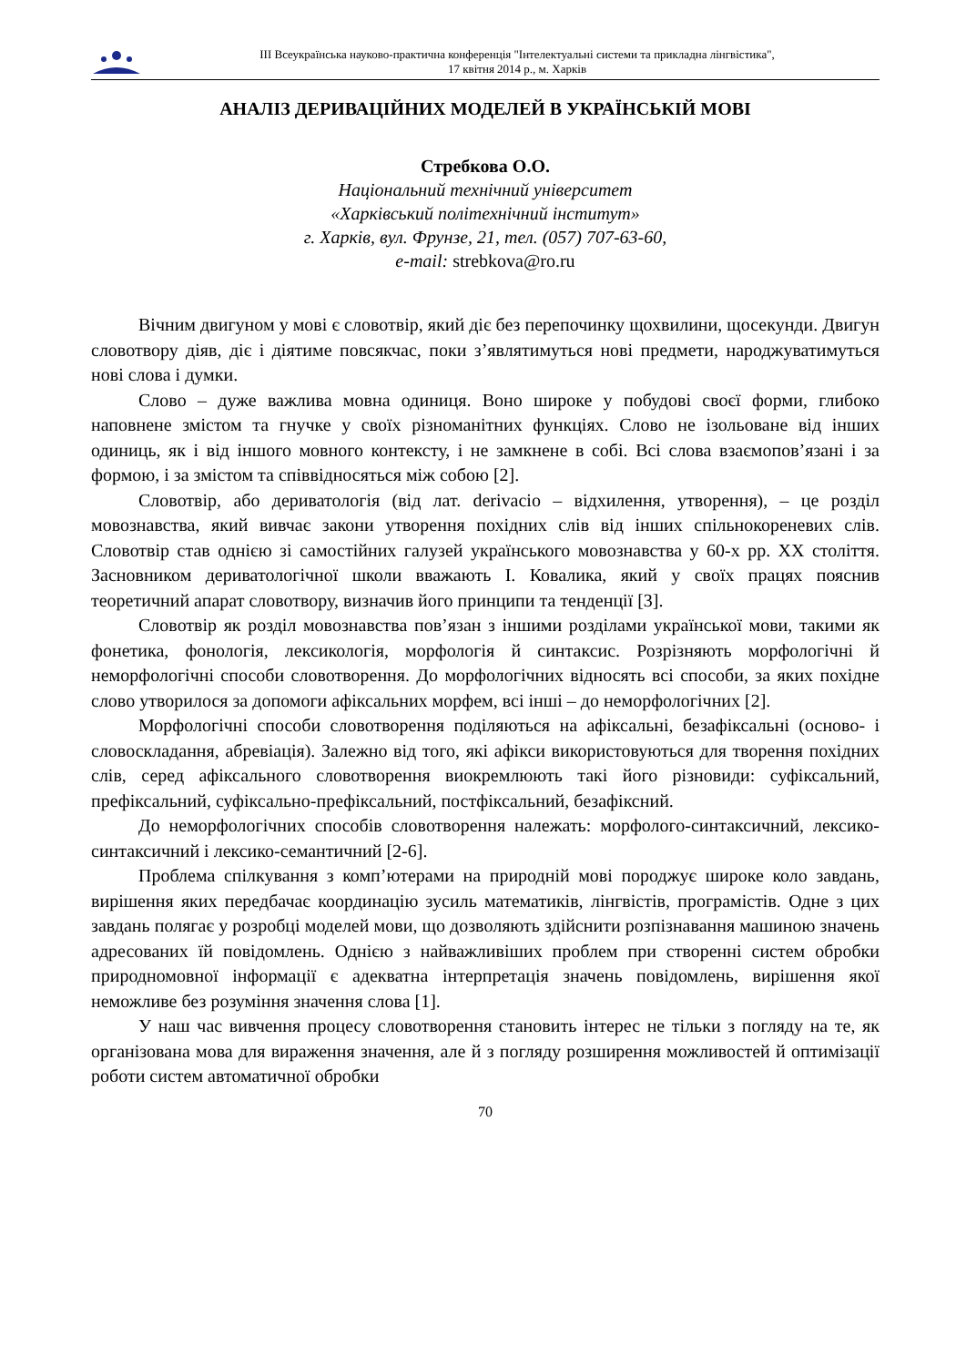ІІІ Всеукраїнська науково-практична конференція "Інтелектуальні системи та прикладна лінгвістика",
17 квітня 2014 р., м. Харків
АНАЛІЗ ДЕРИВАЦІЙНИХ МОДЕЛЕЙ В УКРАЇНСЬКІЙ МОВІ
Стребкова О.О.
Національний технічний університет
«Харківський політехнічний інститут»
г. Харків, вул. Фрунзе, 21, тел. (057) 707-63-60,
e-mail: strebkova@ro.ru
Вічним двигуном у мові є словотвір, який діє без перепочинку щохвилини, щосекунди. Двигун словотвору діяв, діє і діятиме повсякчас, поки з’являтимуться нові предмети, народжуватимуться нові слова і думки.
Слово – дуже важлива мовна одиниця. Воно широке у побудові своєї форми, глибоко наповнене змістом та гнучке у своїх різноманітних функціях. Слово не ізольоване від інших одиниць, як і від іншого мовного контексту, і не замкнене в собі. Всі слова взаємопов’язані і за формою, і за змістом та співвідносяться між собою [2].
Словотвір, або дериватологія (від лат. derivacio – відхилення, утворення), – це розділ мовознавства, який вивчає закони утворення похідних слів від інших спільнокореневих слів. Словотвір став однією зі самостійних галузей українського мовознавства у 60-х рр. XX століття. Засновником дериватологічної школи вважають І. Ковалика, який у своїх працях пояснив теоретичний апарат словотвору, визначив його принципи та тенденції [3].
Словотвір як розділ мовознавства пов’язан з іншими розділами української мови, такими як фонетика, фонологія, лексикологія, морфологія й синтаксис. Розрізняють морфологічні й неморфологічні способи словотворення. До морфологічних відносять всі способи, за яких похідне слово утворилося за допомоги афіксальних морфем, всі інші – до неморфологічних [2].
Морфологічні способи словотворення поділяються на афіксальні, безафіксальні (осново- і словоскладання, абревіація). Залежно від того, які афікси використовуються для творення похідних слів, серед афіксального словотворення виокремлюють такі його різновиди: суфіксальний, префіксальний, суфіксально-префіксальний, постфіксальний, безафіксний.
До неморфологічних способів словотворення належать: морфолого-синтаксичний, лексико-синтаксичний і лексико-семантичний [2-6].
Проблема спілкування з комп’ютерами на природній мові породжує широке коло завдань, вирішення яких передбачає координацію зусиль математиків, лінгвістів, програмістів. Одне з цих завдань полягає у розробці моделей мови, що дозволяють здійснити розпізнавання машиною значень адресованих їй повідомлень. Однією з найважливіших проблем при створенні систем обробки природномовної інформації є адекватна інтерпретація значень повідомлень, вирішення якої неможливе без розуміння значення слова [1].
У наш час вивчення процесу словотворення становить інтерес не тільки з погляду на те, як організована мова для вираження значення, але й з погляду розширення можливостей й оптимізації роботи систем автоматичної обробки
70